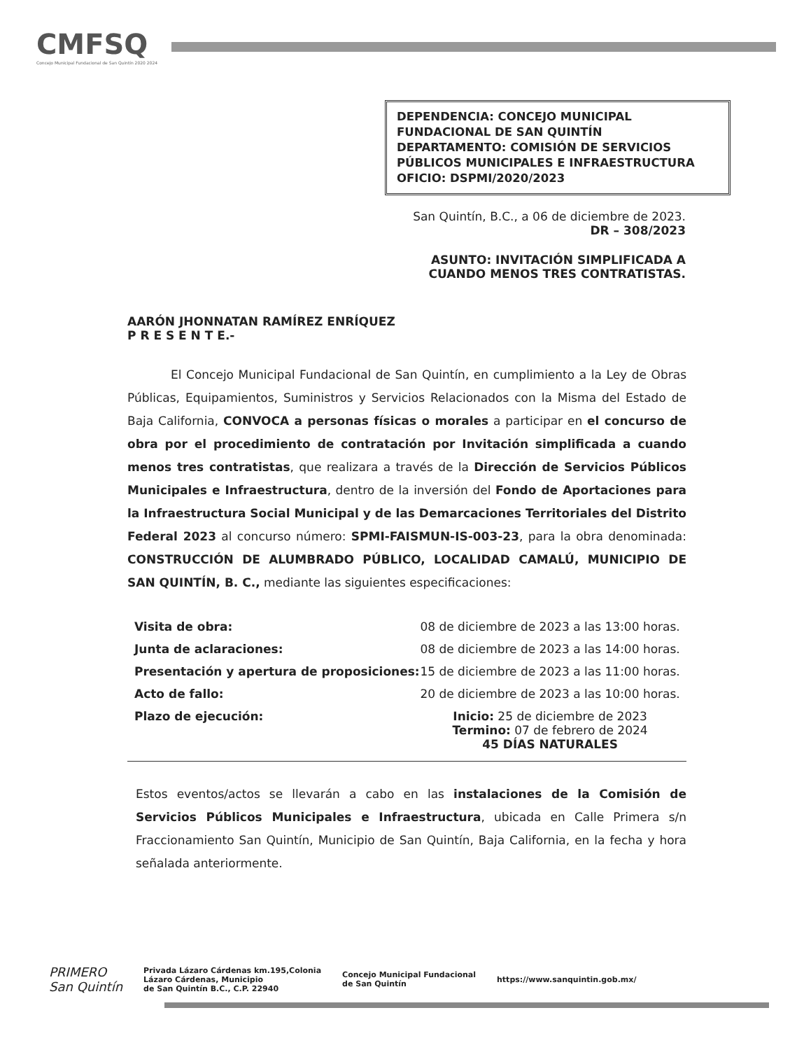CMFSQ
Concejo Municipal Fundacional de San Quintín 2020 2024
DEPENDENCIA: CONCEJO MUNICIPAL FUNDACIONAL DE SAN QUINTÍN
DEPARTAMENTO: COMISIÓN DE SERVICIOS PÚBLICOS MUNICIPALES E INFRAESTRUCTURA
OFICIO: DSPMI/2020/2023
San Quintín, B.C., a 06 de diciembre de 2023.
DR – 308/2023
ASUNTO: INVITACIÓN SIMPLIFICADA A CUANDO MENOS TRES CONTRATISTAS.
AARÓN JHONNATAN RAMÍREZ ENRÍQUEZ
P R E S E N T E.-
El Concejo Municipal Fundacional de San Quintín, en cumplimiento a la Ley de Obras Públicas, Equipamientos, Suministros y Servicios Relacionados con la Misma del Estado de Baja California, CONVOCA a personas físicas o morales a participar en el concurso de obra por el procedimiento de contratación por Invitación simplificada a cuando menos tres contratistas, que realizara a través de la Dirección de Servicios Públicos Municipales e Infraestructura, dentro de la inversión del Fondo de Aportaciones para la Infraestructura Social Municipal y de las Demarcaciones Territoriales del Distrito Federal 2023 al concurso número: SPMI-FAISMUN-IS-003-23, para la obra denominada: CONSTRUCCIÓN DE ALUMBRADO PÚBLICO, LOCALIDAD CAMALÚ, MUNICIPIO DE SAN QUINTÍN, B. C., mediante las siguientes especificaciones:
| Visita de obra: | 08 de diciembre de 2023 a las 13:00 horas. |
| Junta de aclaraciones: | 08 de diciembre de 2023 a las 14:00 horas. |
| Presentación y apertura de proposiciones: | 15 de diciembre de 2023 a las 11:00 horas. |
| Acto de fallo: | 20 de diciembre de 2023 a las 10:00 horas. |
| Plazo de ejecución: | Inicio: 25 de diciembre de 2023 Termino: 07 de febrero de 2024 45 DÍAS NATURALES |
Estos eventos/actos se llevarán a cabo en las instalaciones de la Comisión de Servicios Públicos Municipales e Infraestructura, ubicada en Calle Primera s/n Fraccionamiento San Quintín, Municipio de San Quintín, Baja California, en la fecha y hora señalada anteriormente.
PRIMERO
San Quintín
Privada Lázaro Cárdenas km.195,Colonia
Lázaro Cárdenas, Municipio
de San Quintín B.C., C.P. 22940
Concejo Municipal Fundacional
de San Quintín
https://www.sanquintin.gob.mx/